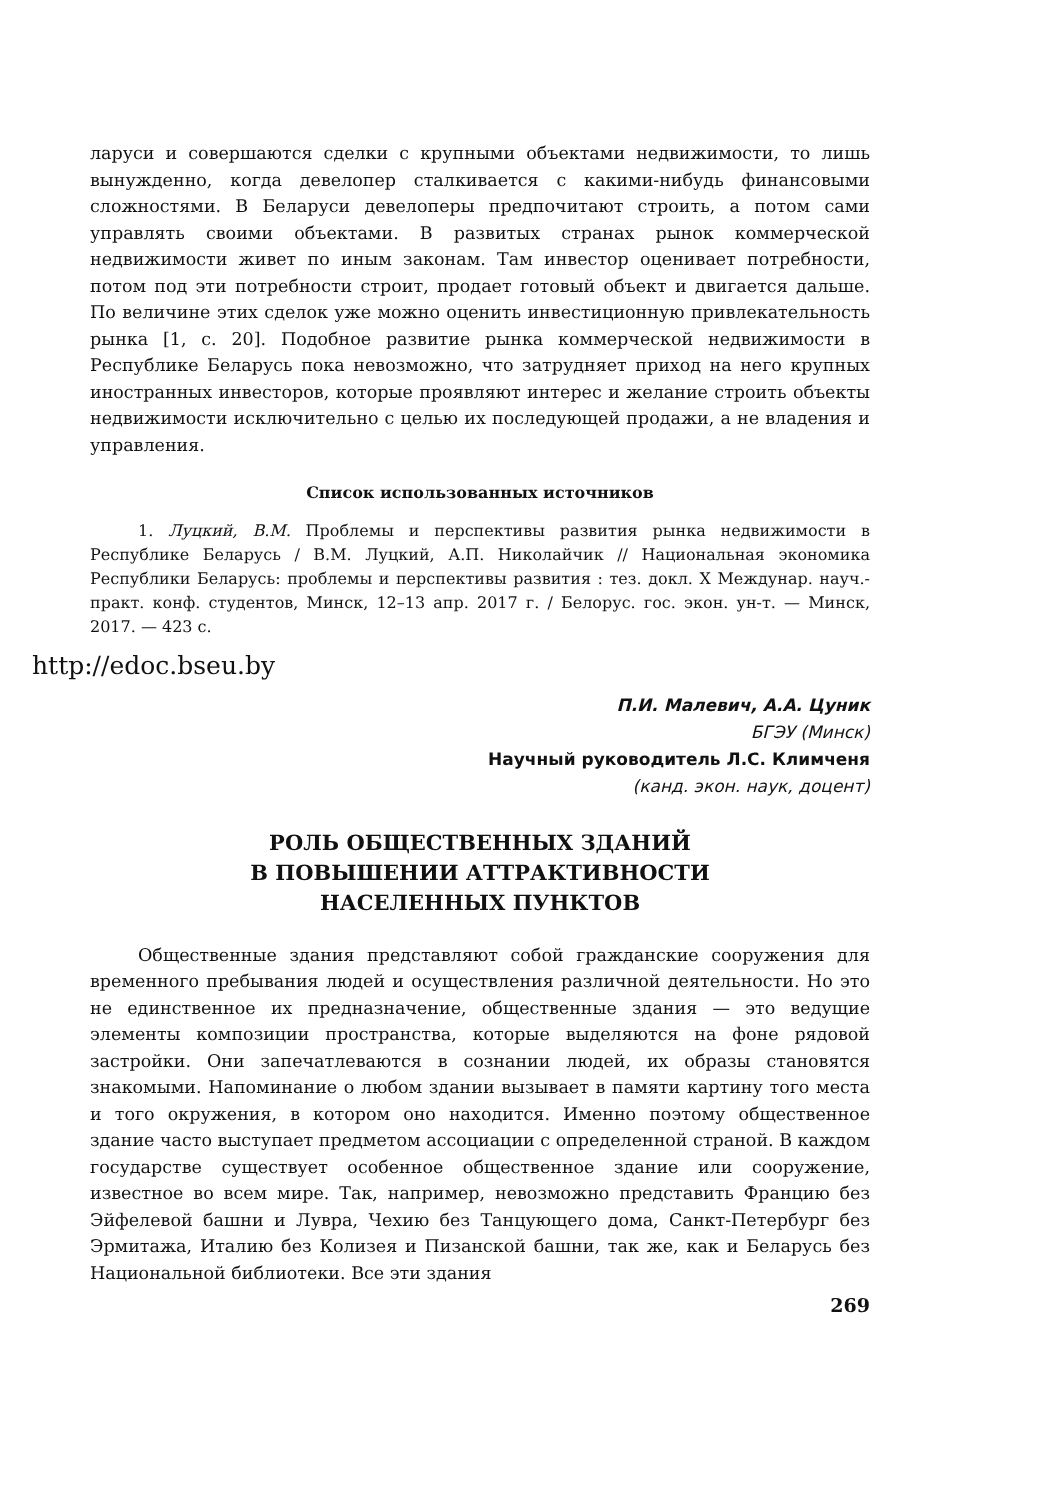ларуси и совершаются сделки с крупными объектами недвижимости, то лишь вынужденно, когда девелопер сталкивается с какими-нибудь финансовыми сложностями. В Беларуси девелоперы предпочитают строить, а потом сами управлять своими объектами. В развитых странах рынок коммерческой недвижимости живет по иным законам. Там инвестор оценивает потребности, потом под эти потребности строит, продает готовый объект и двигается дальше. По величине этих сделок уже можно оценить инвестиционную привлекательность рынка [1, с. 20]. Подобное развитие рынка коммерческой недвижимости в Республике Беларусь пока невозможно, что затрудняет приход на него крупных иностранных инвесторов, которые проявляют интерес и желание строить объекты недвижимости исключительно с целью их последующей продажи, а не владения и управления.
Список использованных источников
1. Луцкий, В.М. Проблемы и перспективы развития рынка недвижимости в Республике Беларусь / В.М. Луцкий, А.П. Николайчик // Национальная экономика Республики Беларусь: проблемы и перспективы развития : тез. докл. X Междунар. науч.-практ. конф. студентов, Минск, 12–13 апр. 2017 г. / Белорус. гос. экон. ун-т. — Минск, 2017. — 423 с.
http://edoc.bseu.by
П.И. Малевич, А.А. Цуник
БГЭУ (Минск)
Научный руководитель Л.С. Климченя
(канд. экон. наук, доцент)
РОЛЬ ОБЩЕСТВЕННЫХ ЗДАНИЙ
В ПОВЫШЕНИИ АТТРАКТИВНОСТИ
НАСЕЛЕННЫХ ПУНКТОВ
Общественные здания представляют собой гражданские сооружения для временного пребывания людей и осуществления различной деятельности. Но это не единственное их предназначение, общественные здания — это ведущие элементы композиции пространства, которые выделяются на фоне рядовой застройки. Они запечатлеваются в сознании людей, их образы становятся знакомыми. Напоминание о любом здании вызывает в памяти картину того места и того окружения, в котором оно находится. Именно поэтому общественное здание часто выступает предметом ассоциации с определенной страной. В каждом государстве существует особенное общественное здание или сооружение, известное во всем мире. Так, например, невозможно представить Францию без Эйфелевой башни и Лувра, Чехию без Танцующего дома, Санкт-Петербург без Эрмитажа, Италию без Колизея и Пизанской башни, так же, как и Беларусь без Национальной библиотеки. Все эти здания
269